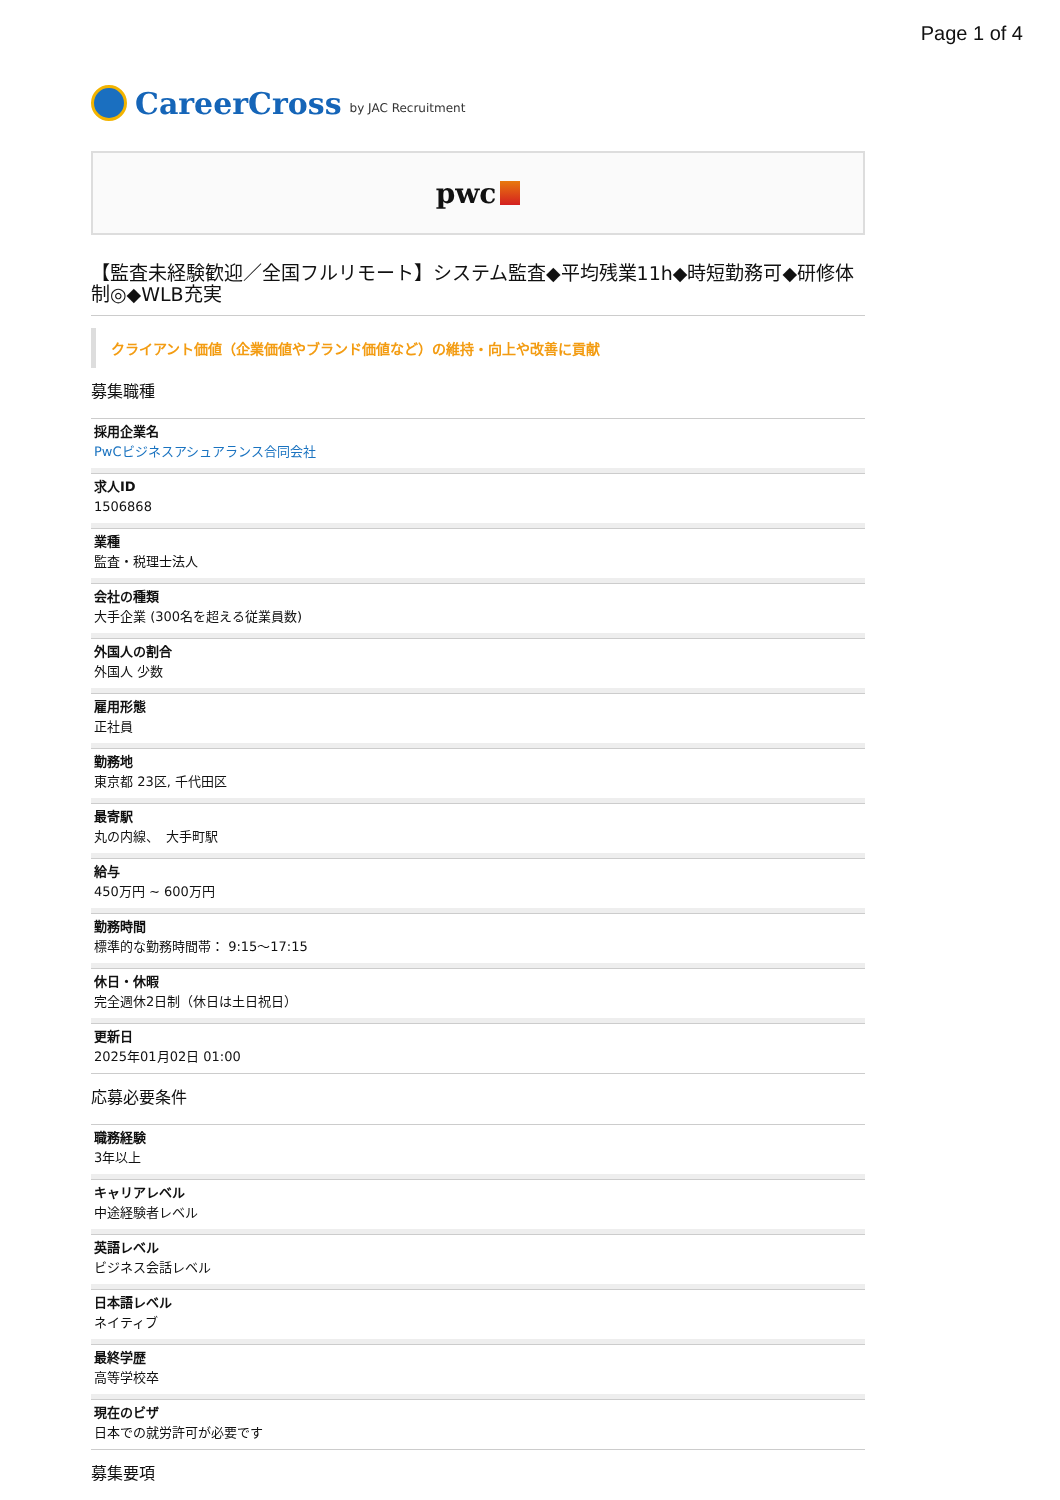Page 1 of 4
CareerCross by JAC Recruitment
pwc
【監査未経験歓迎／全国フルリモート】システム監査◆平均残業11h◆時短勤務可◆研修体制◎◆WLB充実
クライアント価値（企業価値やブランド価値など）の維持・向上や改善に貢献
募集職種
採用企業名
PwCビジネスアシュアランス合同会社
求人ID
1506868
業種
監査・税理士法人
会社の種類
大手企業 (300名を超える従業員数)
外国人の割合
外国人 少数
雇用形態
正社員
勤務地
東京都 23区, 千代田区
最寄駅
丸の内線、　大手町駅
給与
450万円 ~ 600万円
勤務時間
標準的な勤務時間帯： 9:15〜17:15
休日・休暇
完全週休2日制（休日は土日祝日）
更新日
2025年01月02日 01:00
応募必要条件
職務経験
3年以上
キャリアレベル
中途経験者レベル
英語レベル
ビジネス会話レベル
日本語レベル
ネイティブ
最終学歴
高等学校卒
現在のビザ
日本での就労許可が必要です
募集要項